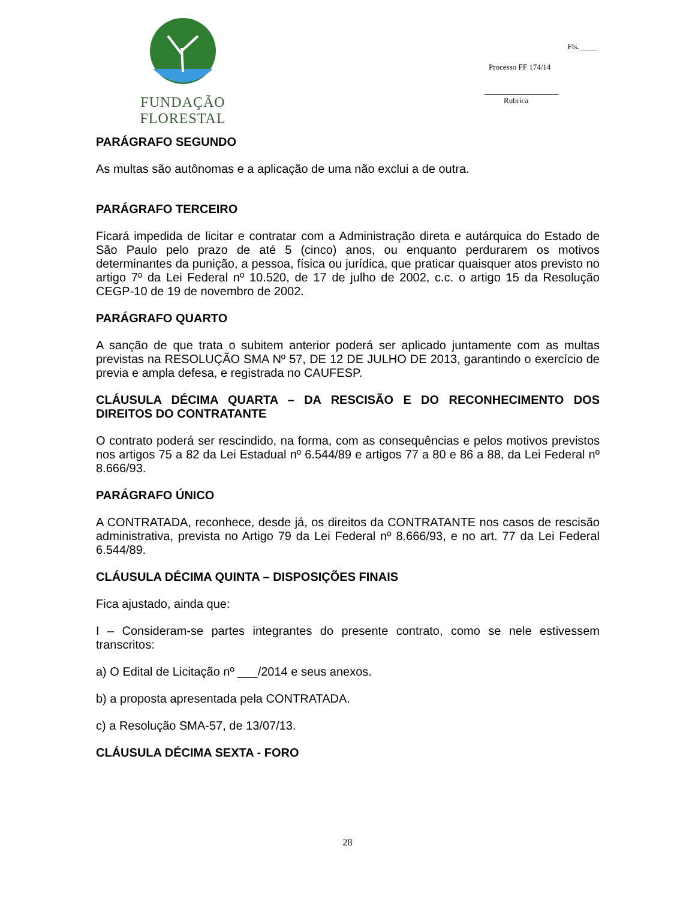FUNDAÇÃO FLORESTAL
Fls. ____
Processo FF 174/14
___________________
Rubrica
PARÁGRAFO SEGUNDO
As multas são autônomas e a aplicação de uma não exclui a de outra.
PARÁGRAFO TERCEIRO
Ficará impedida de licitar e contratar com a Administração direta e autárquica do Estado de São Paulo pelo prazo de até 5 (cinco) anos, ou enquanto perdurarem os motivos determinantes da punição, a pessoa, física ou jurídica, que praticar quaisquer atos previsto no artigo 7º da Lei Federal nº 10.520, de 17 de julho de 2002, c.c. o artigo 15 da Resolução CEGP-10 de 19 de novembro de 2002.
PARÁGRAFO QUARTO
A sanção de que trata o subitem anterior poderá ser aplicado juntamente com as multas previstas na RESOLUÇÃO SMA Nº 57, DE 12 DE JULHO DE 2013, garantindo o exercício de previa e ampla defesa, e registrada no CAUFESP.
CLÁUSULA DÉCIMA QUARTA – DA RESCISÃO E DO RECONHECIMENTO DOS DIREITOS DO CONTRATANTE
O contrato poderá ser rescindido, na forma, com as consequências e pelos motivos previstos nos artigos 75 a 82 da Lei Estadual nº 6.544/89 e artigos 77 a 80 e 86 a 88, da Lei Federal nº 8.666/93.
PARÁGRAFO ÚNICO
A CONTRATADA, reconhece, desde já, os direitos da CONTRATANTE nos casos de rescisão administrativa, prevista no Artigo 79 da Lei Federal nº 8.666/93, e no art. 77 da Lei Federal 6.544/89.
CLÁUSULA DÉCIMA QUINTA – DISPOSIÇÕES FINAIS
Fica ajustado, ainda que:
I – Consideram-se partes integrantes do presente contrato, como se nele estivessem transcritos:
a) O Edital de Licitação nº ___/2014 e seus anexos.
b) a proposta apresentada pela CONTRATADA.
c) a Resolução SMA-57, de 13/07/13.
CLÁUSULA DÉCIMA SEXTA - FORO
28